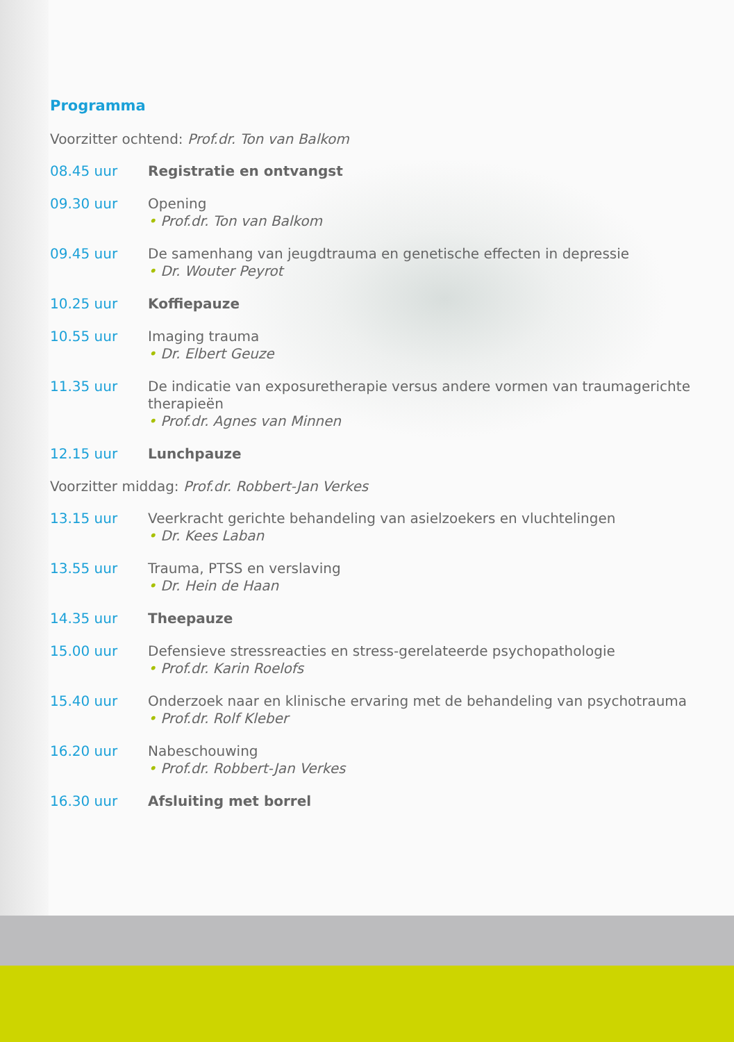Programma
Voorzitter ochtend: Prof.dr. Ton van Balkom
08.45 uur Registratie en ontvangst
09.30 uur Opening
• Prof.dr. Ton van Balkom
09.45 uur De samenhang van jeugdtrauma en genetische effecten in depressie
• Dr. Wouter Peyrot
10.25 uur Koffiepauze
10.55 uur Imaging trauma
• Dr. Elbert Geuze
11.35 uur De indicatie van exposuretherapie versus andere vormen van traumagerichte therapieën
• Prof.dr. Agnes van Minnen
12.15 uur Lunchpauze
Voorzitter middag: Prof.dr. Robbert-Jan Verkes
13.15 uur Veerkracht gerichte behandeling van asielzoekers en vluchtelingen
• Dr. Kees Laban
13.55 uur Trauma, PTSS en verslaving
• Dr. Hein de Haan
14.35 uur Theepauze
15.00 uur Defensieve stressreacties en stress-gerelateerde psychopathologie
• Prof.dr. Karin Roelofs
15.40 uur Onderzoek naar en klinische ervaring met de behandeling van psychotrauma
• Prof.dr. Rolf Kleber
16.20 uur Nabeschouwing
• Prof.dr. Robbert-Jan Verkes
16.30 uur Afsluiting met borrel